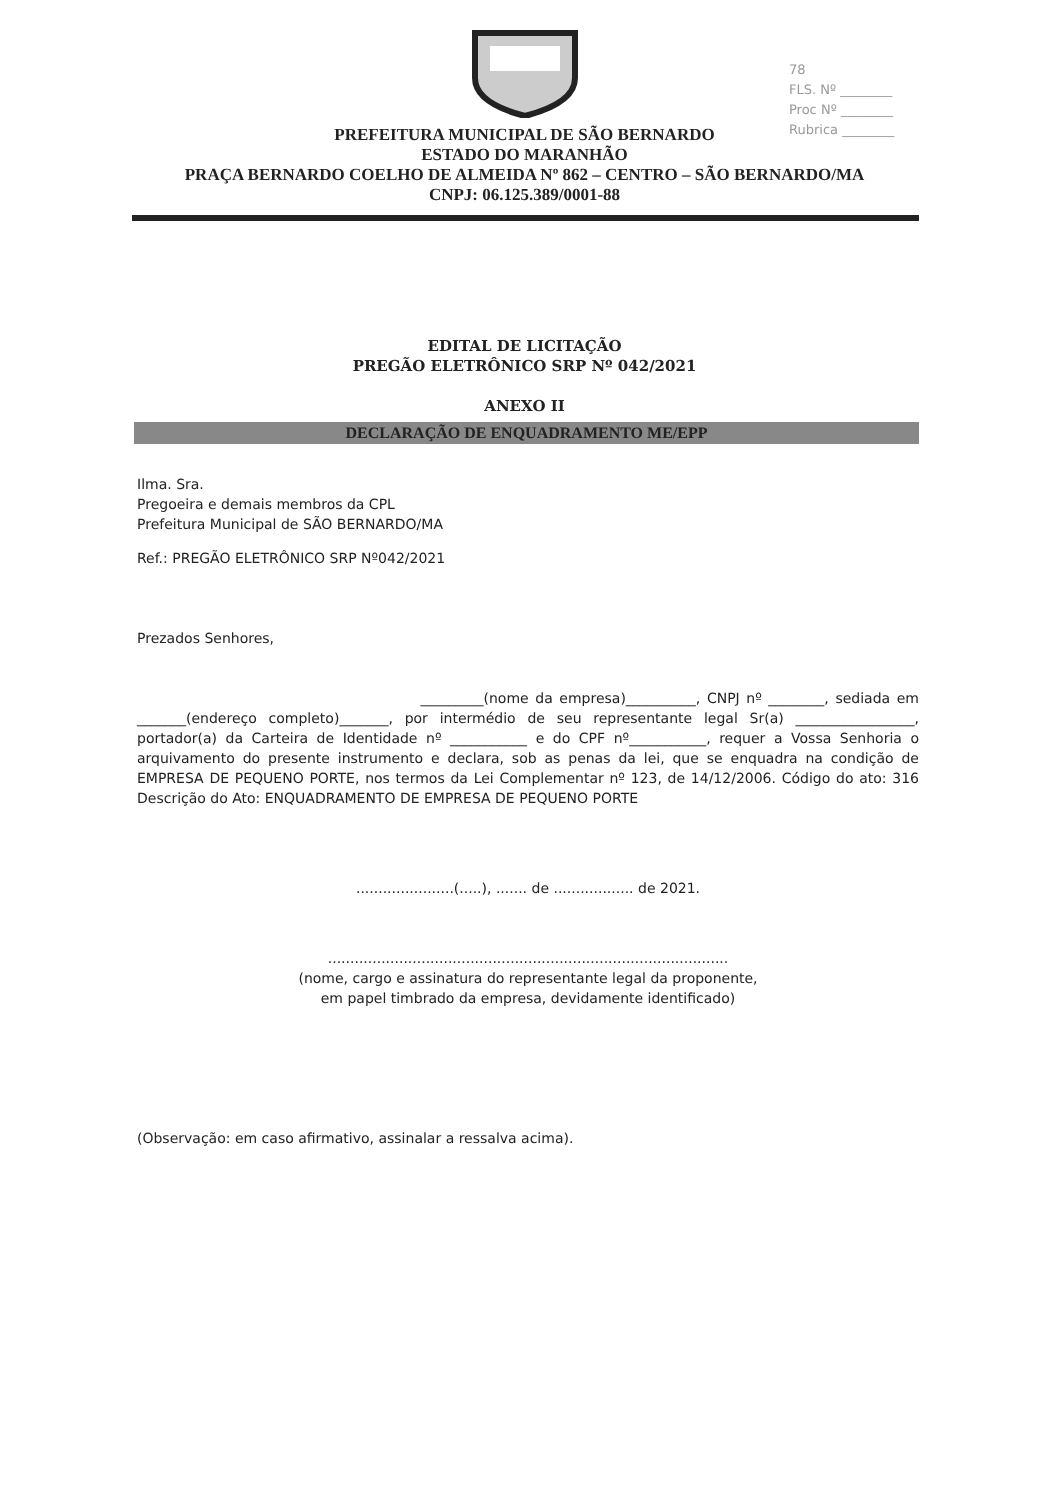78
FLS. Nº ________
Proc Nº ________
Rubrica ________
PREFEITURA MUNICIPAL DE SÃO BERNARDO
ESTADO DO MARANHÃO
PRAÇA BERNARDO COELHO DE ALMEIDA Nº 862 – CENTRO – SÃO BERNARDO/MA
CNPJ: 06.125.389/0001-88
EDITAL DE LICITAÇÃO
PREGÃO ELETRÔNICO SRP Nº 042/2021
ANEXO II
DECLARAÇÃO DE ENQUADRAMENTO ME/EPP
Ilma. Sra.
Pregoeira e demais membros da CPL
Prefeitura Municipal de SÃO BERNARDO/MA
Ref.: PREGÃO ELETRÔNICO SRP Nº042/2021
Prezados Senhores,
_________(nome da empresa)__________, CNPJ nº ________, sediada em _______(endereço completo)_______, por intermédio de seu representante legal Sr(a) _________________, portador(a) da Carteira de Identidade nº ___________ e do CPF nº___________, requer a Vossa Senhoria o arquivamento do presente instrumento e declara, sob as penas da lei, que se enquadra na condição de EMPRESA DE PEQUENO PORTE, nos termos da Lei Complementar nº 123, de 14/12/2006. Código do ato: 316 Descrição do Ato: ENQUADRAMENTO DE EMPRESA DE PEQUENO PORTE
......................(.....), ....... de .................. de 2021.
..........................................................................................
(nome, cargo e assinatura do representante legal da proponente,
em papel timbrado da empresa, devidamente identificado)
(Observação: em caso afirmativo, assinalar a ressalva acima).